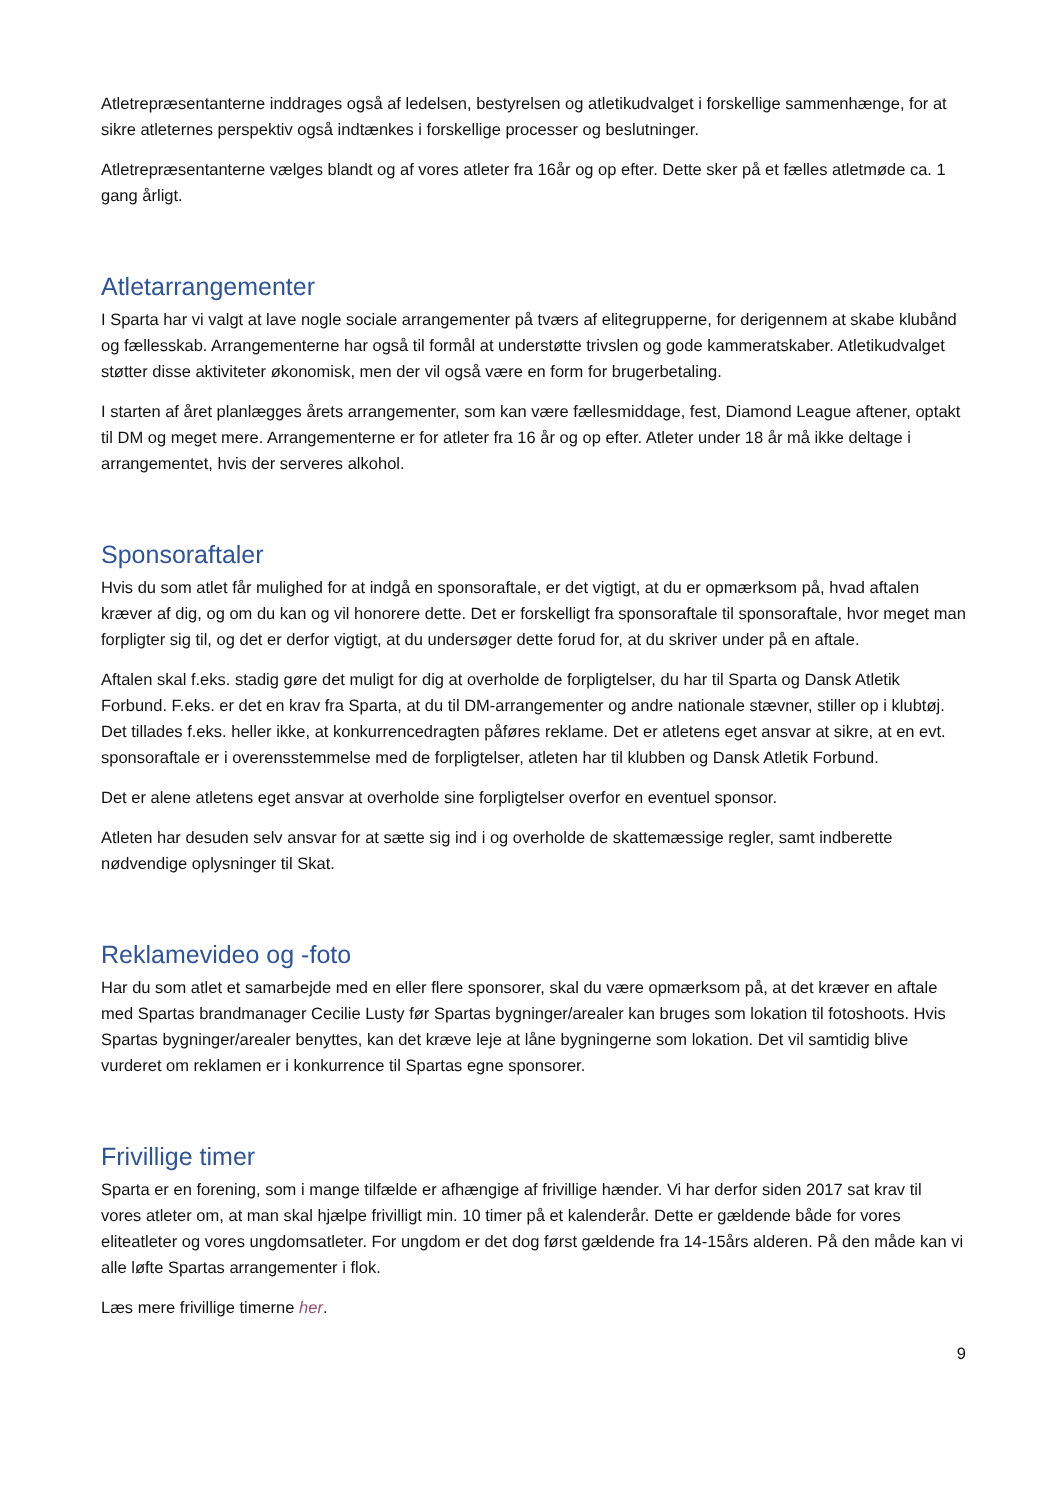Atletrepræsentanterne inddrages også af ledelsen, bestyrelsen og atletikudvalget i forskellige sammenhænge, for at sikre atleternes perspektiv også indtænkes i forskellige processer og beslutninger.
Atletrepræsentanterne vælges blandt og af vores atleter fra 16år og op efter. Dette sker på et fælles atletmøde ca. 1 gang årligt.
Atletarrangementer
I Sparta har vi valgt at lave nogle sociale arrangementer på tværs af elitegrupperne, for derigennem at skabe klubånd og fællesskab. Arrangementerne har også til formål at understøtte trivslen og gode kammeratskaber. Atletikudvalget støtter disse aktiviteter økonomisk, men der vil også være en form for brugerbetaling.
I starten af året planlægges årets arrangementer, som kan være fællesmiddage, fest, Diamond League aftener, optakt til DM og meget mere. Arrangementerne er for atleter fra 16 år og op efter. Atleter under 18 år må ikke deltage i arrangementet, hvis der serveres alkohol.
Sponsoraftaler
Hvis du som atlet får mulighed for at indgå en sponsoraftale, er det vigtigt, at du er opmærksom på, hvad aftalen kræver af dig, og om du kan og vil honorere dette. Det er forskelligt fra sponsoraftale til sponsoraftale, hvor meget man forpligter sig til, og det er derfor vigtigt, at du undersøger dette forud for, at du skriver under på en aftale.
Aftalen skal f.eks. stadig gøre det muligt for dig at overholde de forpligtelser, du har til Sparta og Dansk Atletik Forbund. F.eks. er det en krav fra Sparta, at du til DM-arrangementer og andre nationale stævner, stiller op i klubtøj. Det tillades f.eks. heller ikke, at konkurrencedragten påføres reklame. Det er atletens eget ansvar at sikre, at en evt. sponsoraftale er i overensstemmelse med de forpligtelser, atleten har til klubben og Dansk Atletik Forbund.
Det er alene atletens eget ansvar at overholde sine forpligtelser overfor en eventuel sponsor.
Atleten har desuden selv ansvar for at sætte sig ind i og overholde de skattemæssige regler, samt indberette nødvendige oplysninger til Skat.
Reklamevideo og -foto
Har du som atlet et samarbejde med en eller flere sponsorer, skal du være opmærksom på, at det kræver en aftale med Spartas brandmanager Cecilie Lusty før Spartas bygninger/arealer kan bruges som lokation til fotoshoots. Hvis Spartas bygninger/arealer benyttes, kan det kræve leje at låne bygningerne som lokation. Det vil samtidig blive vurderet om reklamen er i konkurrence til Spartas egne sponsorer.
Frivillige timer
Sparta er en forening, som i mange tilfælde er afhængige af frivillige hænder. Vi har derfor siden 2017 sat krav til vores atleter om, at man skal hjælpe frivilligt min. 10 timer på et kalenderår. Dette er gældende både for vores eliteatleter og vores ungdomsatleter. For ungdom er det dog først gældende fra 14-15års alderen. På den måde kan vi alle løfte Spartas arrangementer i flok.
Læs mere frivillige timerne her.
9